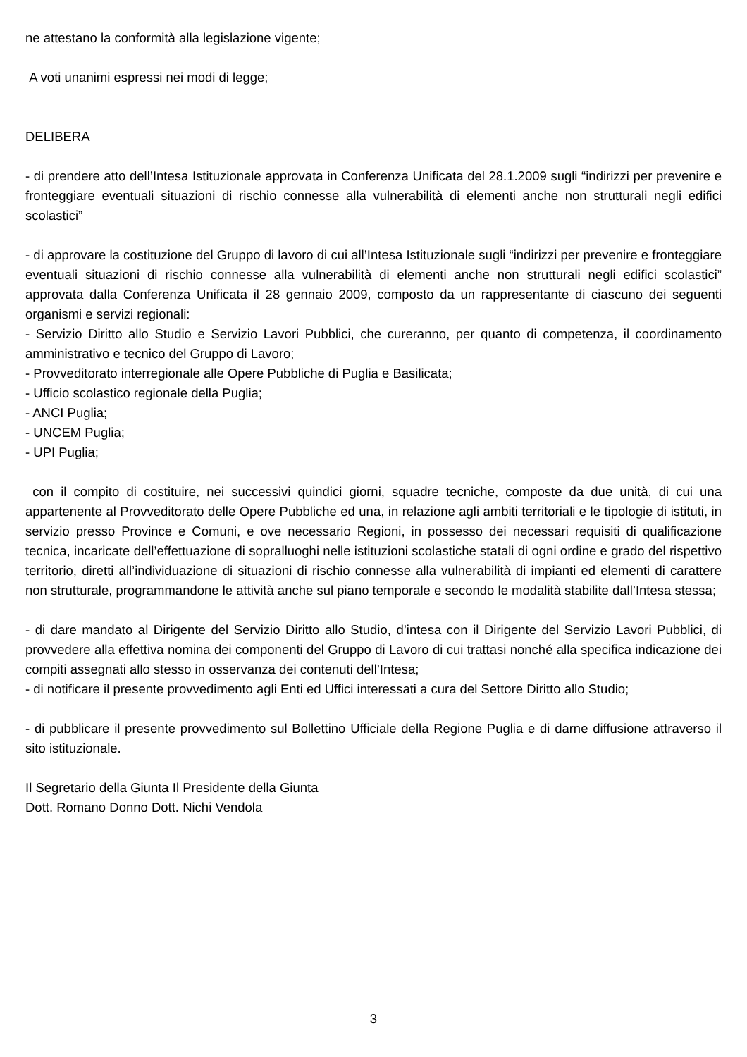ne attestano la conformità alla legislazione vigente;
A voti unanimi espressi nei modi di legge;
DELIBERA
- di prendere atto dell’Intesa Istituzionale approvata in Conferenza Unificata del 28.1.2009 sugli “indirizzi per prevenire e fronteggiare eventuali situazioni di rischio connesse alla vulnerabilità di elementi anche non strutturali negli edifici scolastici”
- di approvare la costituzione del Gruppo di lavoro di cui all’Intesa Istituzionale sugli “indirizzi per prevenire e fronteggiare eventuali situazioni di rischio connesse alla vulnerabilità di elementi anche non strutturali negli edifici scolastici” approvata dalla Conferenza Unificata il 28 gennaio 2009, composto da un rappresentante di ciascuno dei seguenti organismi e servizi regionali:
- Servizio Diritto allo Studio e Servizio Lavori Pubblici, che cureranno, per quanto di competenza, il coordinamento amministrativo e tecnico del Gruppo di Lavoro;
- Provveditorato interregionale alle Opere Pubbliche di Puglia e Basilicata;
- Ufficio scolastico regionale della Puglia;
- ANCI Puglia;
- UNCEM Puglia;
- UPI Puglia;
con il compito di costituire, nei successivi quindici giorni, squadre tecniche, composte da due unità, di cui una appartenente al Provveditorato delle Opere Pubbliche ed una, in relazione agli ambiti territoriali e le tipologie di istituti, in servizio presso Province e Comuni, e ove necessario Regioni, in possesso dei necessari requisiti di qualificazione tecnica, incaricate dell’effettuazione di sopralluoghi nelle istituzioni scolastiche statali di ogni ordine e grado del rispettivo territorio, diretti all’individuazione di situazioni di rischio connesse alla vulnerabilità di impianti ed elementi di carattere non strutturale, programmandone le attività anche sul piano temporale e secondo le modalità stabilite dall’Intesa stessa;
- di dare mandato al Dirigente del Servizio Diritto allo Studio, d’intesa con il Dirigente del Servizio Lavori Pubblici, di provvedere alla effettiva nomina dei componenti del Gruppo di Lavoro di cui trattasi nonché alla specifica indicazione dei compiti assegnati allo stesso in osservanza dei contenuti dell’Intesa;
- di notificare il presente provvedimento agli Enti ed Uffici interessati a cura del Settore Diritto allo Studio;
- di pubblicare il presente provvedimento sul Bollettino Ufficiale della Regione Puglia e di darne diffusione attraverso il sito istituzionale.
Il Segretario della Giunta Il Presidente della Giunta
Dott. Romano Donno Dott. Nichi Vendola
3